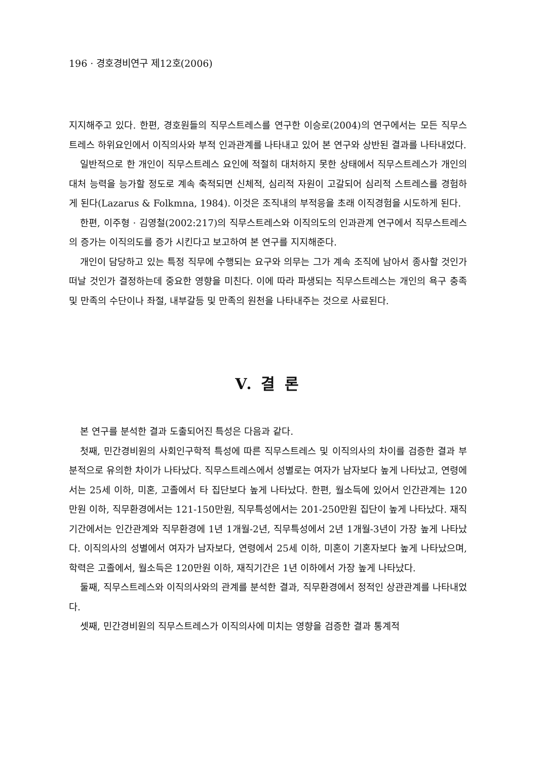196 · 경호경비연구 제12호(2006)
지지해주고 있다. 한편, 경호원들의 직무스트레스를 연구한 이승로(2004)의 연구에서는 모든 직무스트레스 하위요인에서 이직의사와 부적 인과관계를 나타내고 있어 본 연구와 상반된 결과를 나타내었다.
일반적으로 한 개인이 직무스트레스 요인에 적절히 대처하지 못한 상태에서 직무스트레스가 개인의 대처 능력을 능가할 정도로 계속 축적되면 신체적, 심리적 자원이 고갈되어 심리적 스트레스를 경험하게 된다(Lazarus & Folkmna, 1984). 이것은 조직내의 부적응을 초래 이직경험을 시도하게 된다.
한편, 이주형 · 김영철(2002:217)의 직무스트레스와 이직의도의 인과관계 연구에서 직무스트레스의 증가는 이직의도를 증가 시킨다고 보고하여 본 연구를 지지해준다.
개인이 담당하고 있는 특정 직무에 수행되는 요구와 의무는 그가 계속 조직에 남아서 종사할 것인가 떠날 것인가 결정하는데 중요한 영향을 미친다. 이에 따라 파생되는 직무스트레스는 개인의 욕구 충족 및 만족의 수단이나 좌절, 내부갈등 및 만족의 원천을 나타내주는 것으로 사료된다.
V. 결 론
본 연구를 분석한 결과 도출되어진 특성은 다음과 같다.
첫째, 민간경비원의 사회인구학적 특성에 따른 직무스트레스 및 이직의사의 차이를 검증한 결과 부분적으로 유의한 차이가 나타났다. 직무스트레스에서 성별로는 여자가 남자보다 높게 나타났고, 연령에서는 25세 이하, 미혼, 고졸에서 타 집단보다 높게 나타났다. 한편, 월소득에 있어서 인간관계는 120만원 이하, 직무환경에서는 121-150만원, 직무특성에서는 201-250만원 집단이 높게 나타났다. 재직기간에서는 인간관계와 직무환경에 1년 1개월-2년, 직무특성에서 2년 1개월-3년이 가장 높게 나타났다. 이직의사의 성별에서 여자가 남자보다, 연령에서 25세 이하, 미혼이 기혼자보다 높게 나타났으며, 학력은 고졸에서, 월소득은 120만원 이하, 재직기간은 1년 이하에서 가장 높게 나타났다.
둘째, 직무스트레스와 이직의사와의 관계를 분석한 결과, 직무환경에서 정적인 상관관계를 나타내었다.
셋째, 민간경비원의 직무스트레스가 이직의사에 미치는 영향을 검증한 결과 통계적